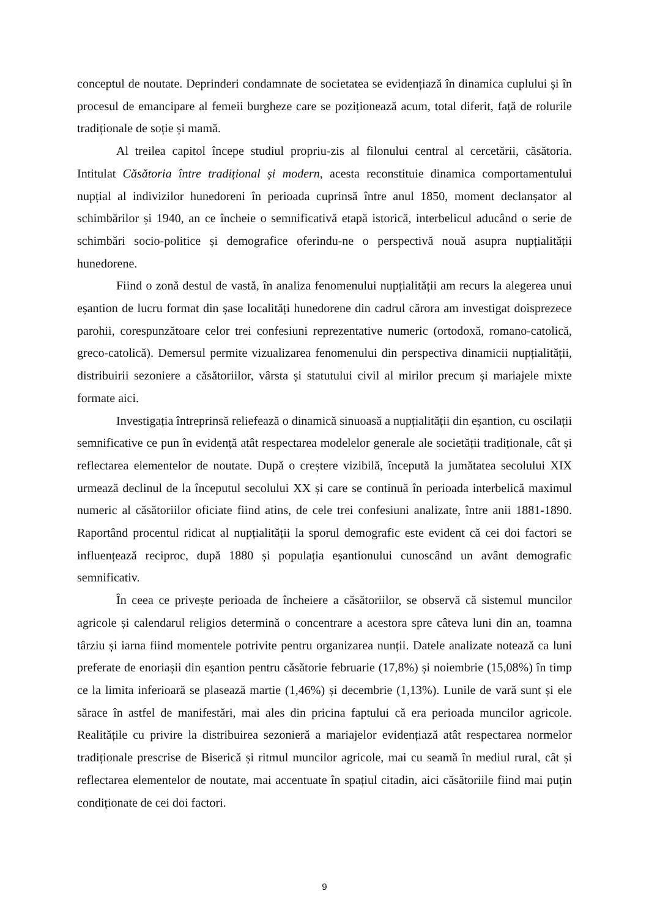conceptul de noutate. Deprinderi condamnate de societatea se evidențiază în dinamica cuplului și în procesul de emancipare al femeii burgheze care se poziționează acum, total diferit, față de rolurile tradiționale de soție și mamă.
Al treilea capitol începe studiul propriu-zis al filonului central al cercetării, căsătoria. Intitulat Căsătoria între tradițional și modern, acesta reconstituie dinamica comportamentului nupțial al indivizilor hunedoreni în perioada cuprinsă între anul 1850, moment declanșator al schimbărilor și 1940, an ce încheie o semnificativă etapă istorică, interbelicul aducând o serie de schimbări socio-politice și demografice oferindu-ne o perspectivă nouă asupra nupțialității hunedorene.
Fiind o zonă destul de vastă, în analiza fenomenului nupțialității am recurs la alegerea unui eșantion de lucru format din șase localități hunedorene din cadrul cărora am investigat doisprezece parohii, corespunzătoare celor trei confesiuni reprezentative numeric (ortodoxă, romano-catolică, greco-catolică). Demersul permite vizualizarea fenomenului din perspectiva dinamicii nupțialității, distribuirii sezoniere a căsătoriilor, vârsta și statutului civil al mirilor precum și mariajele mixte formate aici.
Investigația întreprinsă reliefează o dinamică sinuoasă a nupțialității din eșantion, cu oscilații semnificative ce pun în evidență atât respectarea modelelor generale ale societății tradiționale, cât și reflectarea elementelor de noutate. După o creștere vizibilă, începută la jumătatea secolului XIX urmează declinul de la începutul secolului XX și care se continuă în perioada interbelică maximul numeric al căsătoriilor oficiate fiind atins, de cele trei confesiuni analizate, între anii 1881-1890. Raportând procentul ridicat al nupțialității la sporul demografic este evident că cei doi factori se influențează reciproc, după 1880 și populația eșantionului cunoscând un avânt demografic semnificativ.
În ceea ce privește perioada de încheiere a căsătoriilor, se observă că sistemul muncilor agricole și calendarul religios determină o concentrare a acestora spre câteva luni din an, toamna târziu și iarna fiind momentele potrivite pentru organizarea nunții. Datele analizate notează ca luni preferate de enoriașii din eșantion pentru căsătorie februarie (17,8%) și noiembrie (15,08%) în timp ce la limita inferioară se plasează martie (1,46%) și decembrie (1,13%). Lunile de vară sunt și ele sărace în astfel de manifestări, mai ales din pricina faptului că era perioada muncilor agricole. Realitățile cu privire la distribuirea sezonieră a mariajelor evidențiază atât respectarea normelor tradiționale prescrise de Biserică și ritmul muncilor agricole, mai cu seamă în mediul rural, cât și reflectarea elementelor de noutate, mai accentuate în spațiul citadin, aici căsătoriile fiind mai puțin condiționate de cei doi factori.
9